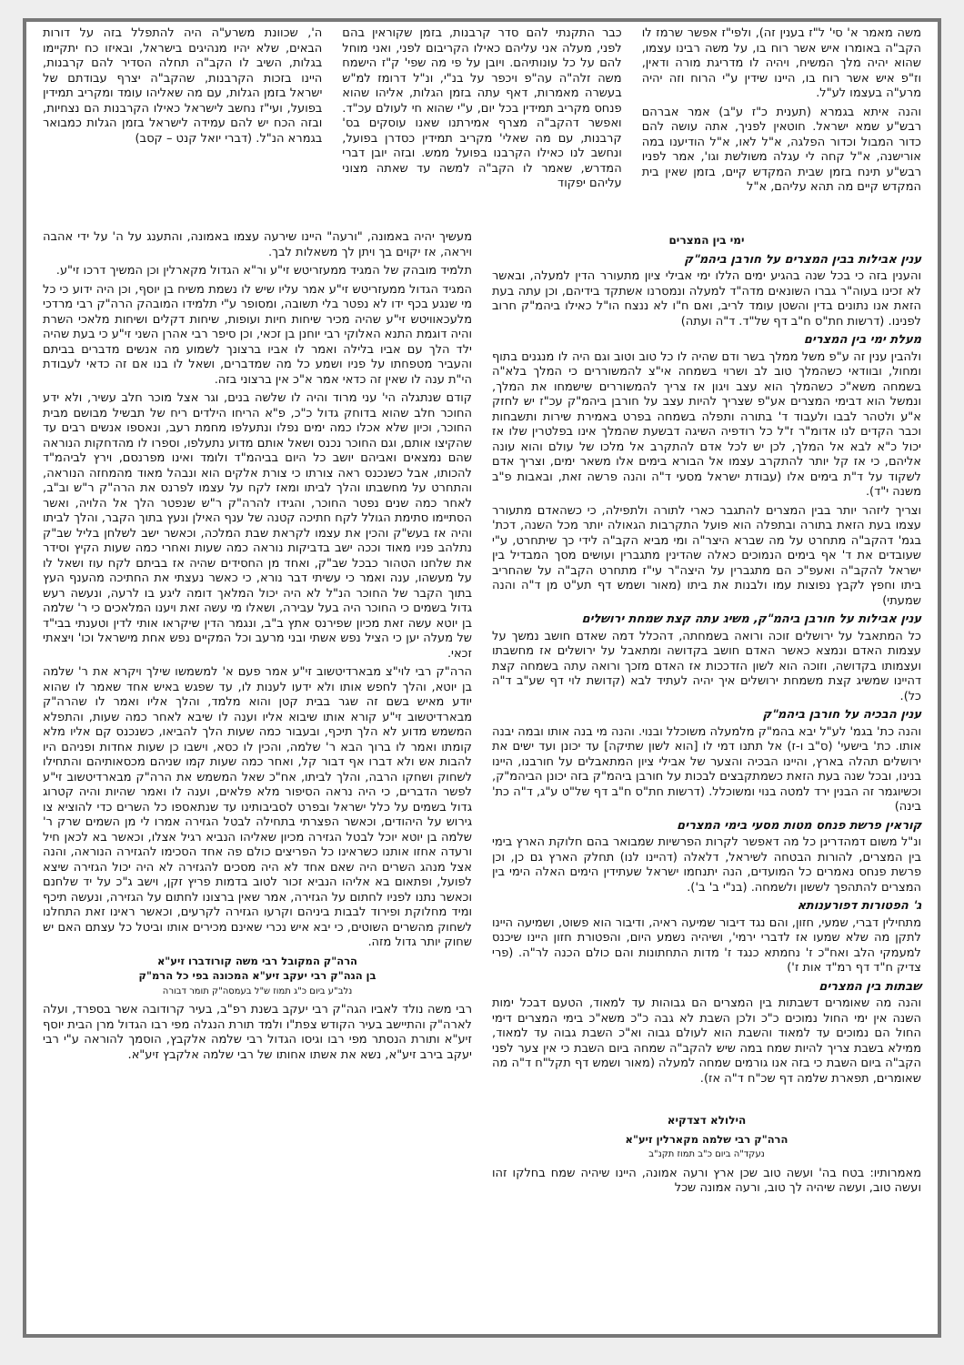משה מאמר א' סי' ל"ז בענין זה), ולפי"ז אפשר שרמז לו הקב"ה באומרו איש אשר רוח בו, על משה רבינו עצמו, שהוא יהיה מלך המשיח, ויהיה לו מדריגת מורה ודאין, וז"פ איש אשר רוח בו, היינו שידין ע"י הרוח וזה יהיה מרע"ה בעצמו לע"ל.
והנה איתא בגמרא (תענית כ"ז ע"ב) אמר אברהם רבש"ע שמא ישראל. חוטאין לפניך, אתה עושה להם כדור המבול וכדור הפלגה, א"ל לאו, א"ל הודיענו במה אורישנה, א"ל קחה לי עגלה משולשת וגו', אמר לפניו רבש"ע תינח בזמן שבית המקדש קיים, בזמן שאין בית המקדש קיים מה תהא עליהם, א"ל
כבר התקנתי להם סדר קרבנות, בזמן שקוראין בהם לפני, מעלה אני עליהם כאילו הקריבום לפני, ואני מוחל להם על כל עונותיהם. ויובן על פי מה שפי' ק"ז הישמח משה זלה"ה עה"פ ויכפר על בנ"י, ונ"ל דרומז למ"ש בעשרה מאמרות, דאף עתה בזמן הגלות, אליהו שהוא פנחס מקריב תמידין בכל יום, ע"י שהוא חי לעולם עכ"ד. ואפשר דהקב"ה מצרף אמירתנו שאנו עוסקים בס' קרבנות, עם מה שאלי' מקריב תמידין כסדרן בפועל, ונחשב לנו כאילו הקרבנו בפועל ממש. ובזה יובן דברי המדרש, שאמר לו הקב"ה למשה עד שאתה מצוני עליהם יפקוד
ה', שכוונת משרע"ה היה להתפלל בזה על דורות הבאים, שלא יהיו מנהיגים בישראל, ובאיזו כח יתקיימו בגלות, השיב לו הקב"ה תחלה הסדיר להם קרבנות, היינו בזכות הקרבנות, שהקב"ה יצרף עבודתם של ישראל בזמן הגלות, עם מה שאליהו עומד ומקריב תמידין בפועל, ועי"ז נחשב לישראל כאילו הקרבנות הם נצחיות, ובזה הכח יש להם עמידה לישראל בזמן הגלות כמבואר בגמרא הנ"ל. (דברי יואל קנט – קסב)
ימי בין המצרים
ענין אבילות בבין המצרים על חורבן ביהמ"ק
והענין בזה כי בכל שנה בהגיע ימים הללו ימי אבילי ציון מתעורר הדין למעלה, ובאשר לא זכינו בעוה"ר גברו השונאים מדה"ד למעלה ונמסרנו אשתקד בידיהם, וכן עתה בעת הזאת אנו נתונים בדין והשטן עומד לריב, ואם ח"ו לא ננצח הו"ל כאילו ביהמ"ק חרוב לפנינו. (דרשות חת"ס ח"ב דף של"ד. ד"ה ועתה)
מעלת ימי בין המצרים
ולהבין ענין זה ע"פ משל ממלך בשר ודם שהיה לו כל טוב וטוב וגם היה לו מנגנים בתוף ומחול, ובוודאי כשהמלך טוב לב ושרוי בשמחה אי"צ להמשוררים כי המלך בלא"ה בשמחה משא"כ כשהמלך הוא עצב ויגון אז צריך להמשוררים שישמחו את המלך, ונמשל הוא דבימי המצרים אע"פ שצריך להיות עצב על חורבן ביהמ"ק עכ"ז יש לחזק א"ע ולטהר לבבו ולעבוד ד' בתורה ותפלה בשמחה בפרט באמירת שירות ותשבחות וכבר הקדים לנו אדומ"ר ז"ל כל רודפיה השיגה דבשעת שהמלך אינו בפלטרין שלו אז יכול כ"א לבא אל המלך, לכן יש לכל אדם להתקרב אל מלכו של עולם והוא עונה אליהם, כי אז קל יותר להתקרב עצמו אל הבורא בימים אלו משאר ימים, וצריך אדם לשקוד על ד"ת בימים אלו (עבודת ישראל מסעי ד"ה והנה פרשה זאת, ובאבות פ"ב משנה י"ד).
וצריך ליזהר יותר בבין המצרים להתגבר כארי לתורה ולתפילה, כי כשהאדם מתעורר עצמו בעת הזאת בתורה ובתפלה הוא פועל התקרבות הגאולה יותר מכל השנה, דכת' בגמ' דהקב"ה מתחרט על מה שברא היצר"ה ומי מביא הקב"ה לידי כך שיתחרט, ע"י שעובדים את ד' אף בימים הנמוכים כאלה שהדינין מתגברין ועושים מסך המבדיל בין ישראל להקב"ה ואעפ"כ הם מתגברין על היצה"ר עי"ז מתחרט הקב"ה על שהחריב ביתו וחפץ לקבץ נפוצות עמו ולבנות את ביתו (מאור ושמש דף תע"ט מן ד"ה והנה שמעתי)
ענין אבילות על חורבן ביהמ"ק, משיג עתה קצת שמחת ירושלים
כל המתאבל על ירושלים זוכה ורואה בשמחתה, דהכלל דמה שאדם חושב נמשך על עצמות האדם ונמצא כאשר האדם חושב בקדושה ומתאבל על ירושלים אז מחשבתו ועצמותו בקדושה, וזוכה הוא לשון הזדככות אז האדם מזכך ורואה עתה בשמחה קצת דהיינו שמשיג קצת משמחת ירושלים איך יהיה לעתיד לבא (קדושת לוי דף שע"ב ד"ה כל).
ענין הבכיה על חורבן ביהמ"ק
והנה כת' בגמ' לע"ל יבא בהמ"ק מלמעלה משוכלל ובנוי. והנה מי בנה אותו ובמה יבנה אותו. כת' בישעי' (ס"ב ו-ז) אל תתנו דמי לו [הוא לשון שתיקה] עד יכונן ועד ישים את ירושלים תהלה בארץ, והיינו הבכיה והצער של אבילי ציון המתאבלים על חורבנו, היינו בנינו, ובכל שנה בעת הזאת כשמתקבצים לבכות על חורבן ביהמ"ק בזה יכונן הביהמ"ק, וכשיוגמר זה הבנין ירד למטה בנוי ומשוכלל. (דרשות חת"ס ח"ב דף של"ט ע"ג, ד"ה כת' בינה)
קוראין פרשת פנחס מטות מסעי בימי המצרים
ונ"ל משום דמהדרינן כל מה דאפשר לקרות הפרשיות שמבואר בהם חלוקת הארץ בימי בין המצרים, להורות הבטחה לשיראל, דלאלה (דהיינו לנו) תחלק הארץ גם כן, וכן פרשת פנחס נאמרים כל המועדים, הנה יתנחמו ישראל שעתידין הימים האלה הימי בין המצרים להתהפך לששון ולשמחה. (בנ"י ב' ב').
ג' הפטורות דפורענותא
מתחילין דברי, שמעי, חזון, והם נגד דיבור שמיעה ראיה, ודיבור הוא פשוט, ושמיעה היינו לתקן מה שלא שמעו אז לדברי ירמי', ושיהיה נשמע היום, והפטורת חזון היינו שיכנס למעמקי הלב ואח"כ ז' נחמתא כנגד ז' מדות התחתונות והם כולם הכנה לר"ה. (פרי צדיק ח"ד דף רמ"ד אות ז')
שבתות בין המצרים
והנה מה שאומרים דשבתות בין המצרים הם גבוהות עד למאוד, הטעם דבכל ימות השנה אין ימי החול נמוכים כ"כ ולכן השבת לא גבה כ"כ משא"כ בימי המצרים דימי החול הם נמוכים עד למאוד והשבת הוא לעולם גבוה וא"כ השבת גבוה עד למאוד, ממילא בשבת צריך להיות שמח במה שיש להקב"ה שמחה ביום השבת כי אין צער לפני הקב"ה ביום השבת כי בזה אנו גורמים שמחה למעלה (מאור ושמש דף תקל"ח ד"ה מה שאומרים, תפארת שלמה דף שכ"ח ד"ה אז).
הילולא דצדקיא
הרה"ק רבי שלמה מקארלין זיע"א
נעקד"ה ביום כ"ב תמוז תקנ"ב
מאמרותיו: בטח בה' ועשה טוב שכן ארץ ורעה אמונה, היינו שיהיה שמח בחלקו זהו ועשה טוב, ועשה שיהיה לך טוב, ורעה אמונה שכל
מעשיך יהיה באמונה, "ורעה" היינו שירעה עצמו באמונה, והתענג על ה' על ידי אהבה ויראה, אז יקוים בך ויתן לך משאלות לבך.
תלמיד מובהק של המגיד ממעזריטש זי"ע ור"א הגדול מקארלין וכן המשיך דרכו זי"ע.
המגיד הגדול ממעזריטש זי"ע אמר עליו שיש לו נשמת משיח בן יוסף, וכן היה ידוע כי כל מי שנגע בכף ידו לא נפטר בלי תשובה, ומסופר ע"י תלמידו המובהק הרה"ק רבי מרדכי מלעכאוויטש זי"ע שהיה מכיר שיחות חיות ועופות, שיחות דקלים ושיחות מלאכי השרת והיה דוגמת התנא האלוקי רבי יוחנן בן זכאי, וכן סיפר רבי אהרן השני זי"ע כי בעת שהיה ילד הלך עם אביו בלילה ואמר לו אביו ברצונך לשמוע מה אנשים מדברים בביתם והעביר מטפחתו על פניו ושמע כל מה שמדברים, ושאל לו בנו אם זה כדאי לעבודת הי"ת ענה לו שאין זה כדאי אמר א"כ אין ברצוני בזה.
קודם שנתגלה הי' עני מרוד והיה לו שלשה בנים, וגר אצל מוכר חלב עשיר, ולא ידע החוכר חלב שהוא בדוחק גדול כ"כ, פ"א הריחו הילדים ריח של תבשיל מבושם מבית החוכר, וכיון שלא אכלו כמה ימים נפלו ונתעלפו מחמת רעב, ונאספו אנשים רבים עד שהקיצו אותם, וגם החוכר נכנס ושאל אותם מדוע נתעלפו, וספרו לו מהדחקות הנוראה שהם נמצאים ואביהם יושב כל היום בביהמ"ד ולומד ואינו מפרנסם, וירץ לביהמ"ד להכותו, אבל כשנכנס ראה צורתו כי צורת אלקים הוא ונבהל מאוד מהמחזה הנוראה, והתחרט על מחשבתו והלך לביתו ומאז לקח על עצמו לפרנס את הרה"ק ר"ש וב"ב, לאחר כמה שנים נפטר החוכר, והגידו להרה"ק ר"ש שנפטר הלך אל הלויה, ואשר הסתיימו סתימת הגולל לקח חתיכה קטנה של ענף האילן ונעץ בתוך הקבר, והלך לביתו והיה אז בעש"ק והכין את עצמו לקראת שבת המלכה, וכאשר ישב לשלחן בליל שב"ק נתלהב פניו מאוד וככה ישב בדביקות נוראה כמה שעות ואחרי כמה שעות הקיץ וסידר את שלחנו הטהור כבכל שב"ק, ואחד מן החסידים שהיה אז בביתם לקח עוז ושאל לו על מעשהו, ענה ואמר כי עשיתי דבר נורא, כי כאשר נעצתי את החתיכה מהענף העץ בתוך הקבר של החוכר הנ"ל לא היה יכול המלאך דומה ליגע בו לרעה, ונעשה רעש גדול בשמים כי החוכר היה בעל עבירה, ושאלו מי עשה זאת ויענו המלאכים כי ר' שלמה בן יוטא עשה זאת מכיון שפירנס אתץ ב"ב, ונגמר הדין שיקראו אותי לדין וטענתי בבי"ד של מעלה יען כי הציל נפש אשתי ובני מרעב וכל המקיים נפש אחת מישראל וכו' ויצאתי זכאי.
הרה"ק רבי לוי"צ מבארדיטשוב זי"ע אמר פעם א' למשמשו שילך ויקרא את ר' שלמה בן יוטא, והלך לחפש אותו ולא ידעו לענות לו, עד שפגש באיש אחד שאמר לו שהוא יודע מאיש בשם זה שגר בבית קטן והוא מלמד, והלך אליו ואמר לו שהרה"ק מבארדיטשוב זי"ע קורא אותו שיבוא אליו וענה לו שיבא לאחר כמה שעות, והתפלא המשמש מדוע לא הלך תיכף, ובעבור כמה שעות הלך להביאו, כשנכנס קם אליו מלא קומתו ואמר לו ברוך הבא ר' שלמה, והכין לו כסא, וישבו כן שעות אחדות ופניהם היו להבות אש ולא דברו אף דבור קל, ואחר כמה שעות קמו שניהם מכסאותיהם והתחילו לשחוק ושחקו הרבה, והלך לביתו, אח"כ שאל המשמש את הרה"ק מבארדיטשוב זי"ע לפשר הדברים, כי היה נראה הסיפור מלא פלאים, וענה לו ואמר שהיות והיה קטרוג גדול בשמים על כלל ישראל ובפרט לסביבותינו עד שנתאספו כל השרים כדי להוציא צו גירוש על היהודים, וכאשר הפצרתי בתחילה לבטל הגזירה אמרו לי מן השמים שרק ר' שלמה בן יוטא יוכל לבטל הגזירה מכיון שאליהו הנביא רגיל אצלו, וכאשר בא לכאן חיל ורעדה אחזו אותנו כשראינו כל הפריצים כולם פה אחד הסכימו להגזירה הנוראה, והנה אצל מנהג השרים היה שאם אחד לא היה מסכים להגזירה לא היה יכול הגזירה שיצא לפועל, ופתאום בא אליהו הנביא זכור לטוב בדמות פריץ זקן, וישב ג"כ על יד שלחנם וכאשר נתנו לפניו לחתום על הגזירה, אמר שאין ברצונו לחתום על הגזירה, ונעשה תיכף ומיד מחלוקת ופירוד לבבות ביניהם וקרעו הגזירה לקרעים, וכאשר ראינו זאת התחלנו לשחוק מהשרים השוטים, כי יבא איש נכרי שאינם מכירים אותו וביטל כל עצתם האם יש שחוק יותר גדול מזה.
הרה"ק המקובל רבי משה קורודברו זיע"א
בן הגה"ק רבי יעקב זיע"א המכונה בפי כל הרמ"ק
נלב"ע ביום כ"ג תמוז ש"ל בעמסה"ק תומר דבורה
רבי משה נולד לאביו הגה"ק רבי יעקב בשנת רפ"ב, בעיר קרודובה אשר בספרד, ועלה לארה"ק והתיישב בעיר הקודש צפת"ו ולמד תורת הנגלה מפי רבו הגדול מרן הבית יוסף זיע"א ותורת הנסתר מפי רבו וגיסו הגדול רבי שלמה אלקבץ, הוסמך להוראה ע"י רבי יעקב בירב זיע"א, נשא את אשתו אחותו של רבי שלמה אלקבץ זיע"א.